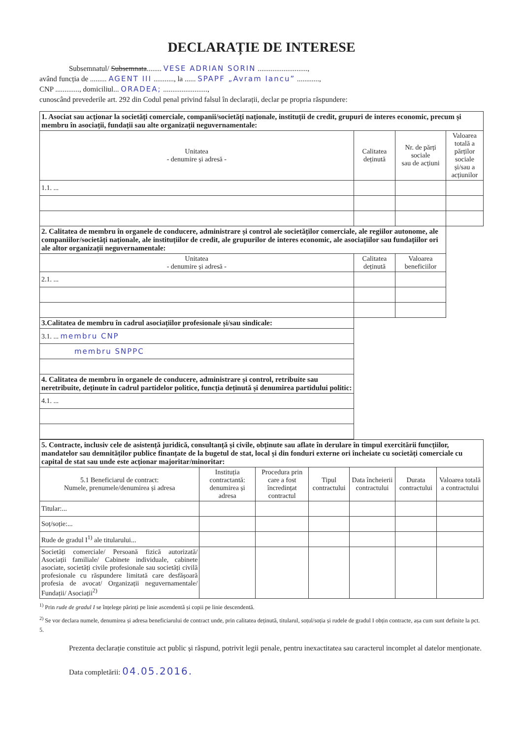DECLARAȚIE DE INTERESE
Subsemnatul/ Subsemnata........ VESE ADRIAN SORIN ...........................,
având funcția de ......... AGENT III ..........., la ...... SPAPF „Avram Iancu” ............,
CNP ............., domiciliul... ORADEA; ........................,
cunoscând prevederile art. 292 din Codul penal privind falsul în declarații, declar pe propria răspundere:
| 1. Asociat sau acționar la societăți comerciale, companii/societăți naționale, instituții de credit, grupuri de interes economic, precum și membru în asociații, fundații sau alte organizații neguvernamentale: | | | |
| Unitatea - denumire și adresă - | Calitatea deținută | Nr. de părți sociale sau de acțiuni | Valoarea totală a părților sociale și/sau a acțiunilor |
| 1.1. ... | | | |
| 2. Calitatea de membru în organele de conducere, administrare și control ale societăților comerciale, ale regiilor autonome, ale companiilor/societăți naționale, ale instituțiilor de credit, ale grupurilor de interes economic, ale asociațiilor sau fundațiilor ori ale altor organizații neguvernamentale: | | | |
| Unitatea - denumire și adresă - | Calitatea deținută | Valoarea beneficiilor | |
| 2.1. ... | | | |
| 3.Calitatea de membru în cadrul asociațiilor profesionale și/sau sindicale: | | | |
| 3.1. ... membru CNP | | | |
| membru SNPPC | | | |
| 4. Calitatea de membru în organele de conducere, administrare și control, retribuite sau neretribuite, deținute în cadrul partidelor politice, funcția deținută și denumirea partidului politic: | | | |
| 4.1. ... | | | |
| 5. Contracte, inclusiv cele de asistență juridică, consultanță și civile, obținute sau aflate în derulare în timpul exercitării funcțiilor, mandatelor sau demnităților publice finanțate de la bugetul de stat, local și din fonduri externe ori încheiate cu societăți comerciale cu capital de stat sau unde este acționar majoritar/minoritar: | | | | | | |
| 5.1 Beneficiarul de contract: Numele, prenumele/denumirea și adresa | Instituția contractantă: denumirea și adresa | Procedura prin care a fost încredințat contractul | Tipul contractului | Data încheierii contractului | Durata contractului | Valoarea totală a contractului |
| Titular:... | | | | | | |
| Soț/soție:... | | | | | | |
| Rude de gradul I<sup>1)</sup> ale titularului... | | | | | | |
| Societăți comerciale/ Persoană fizică autorizată/ Asociații familiale/ Cabinete individuale, cabinete asociate, societăți civile profesionale sau societăți civilă profesionale cu răspundere limitată care desfășoară profesia de avocat/ Organizații neguvernamentale/ Fundații/ Asociații<sup>2)</sup> | | | | | | |
<sup>1)</sup> Prin rude de gradul I se înțelege părinți pe linie ascendentă și copii pe linie descendentă.
<sup>2)</sup> Se vor declara numele, denumirea și adresa beneficiarului de contract unde, prin calitatea deținută, titularul, soțul/soția și rudele de gradul I obțin contracte, așa cum sunt definite la pct. 5.
Prezenta declarație constituie act public și răspund, potrivit legii penale, pentru inexactitatea sau caracterul incomplet al datelor menționate.
Data completării: 04.05.2016.